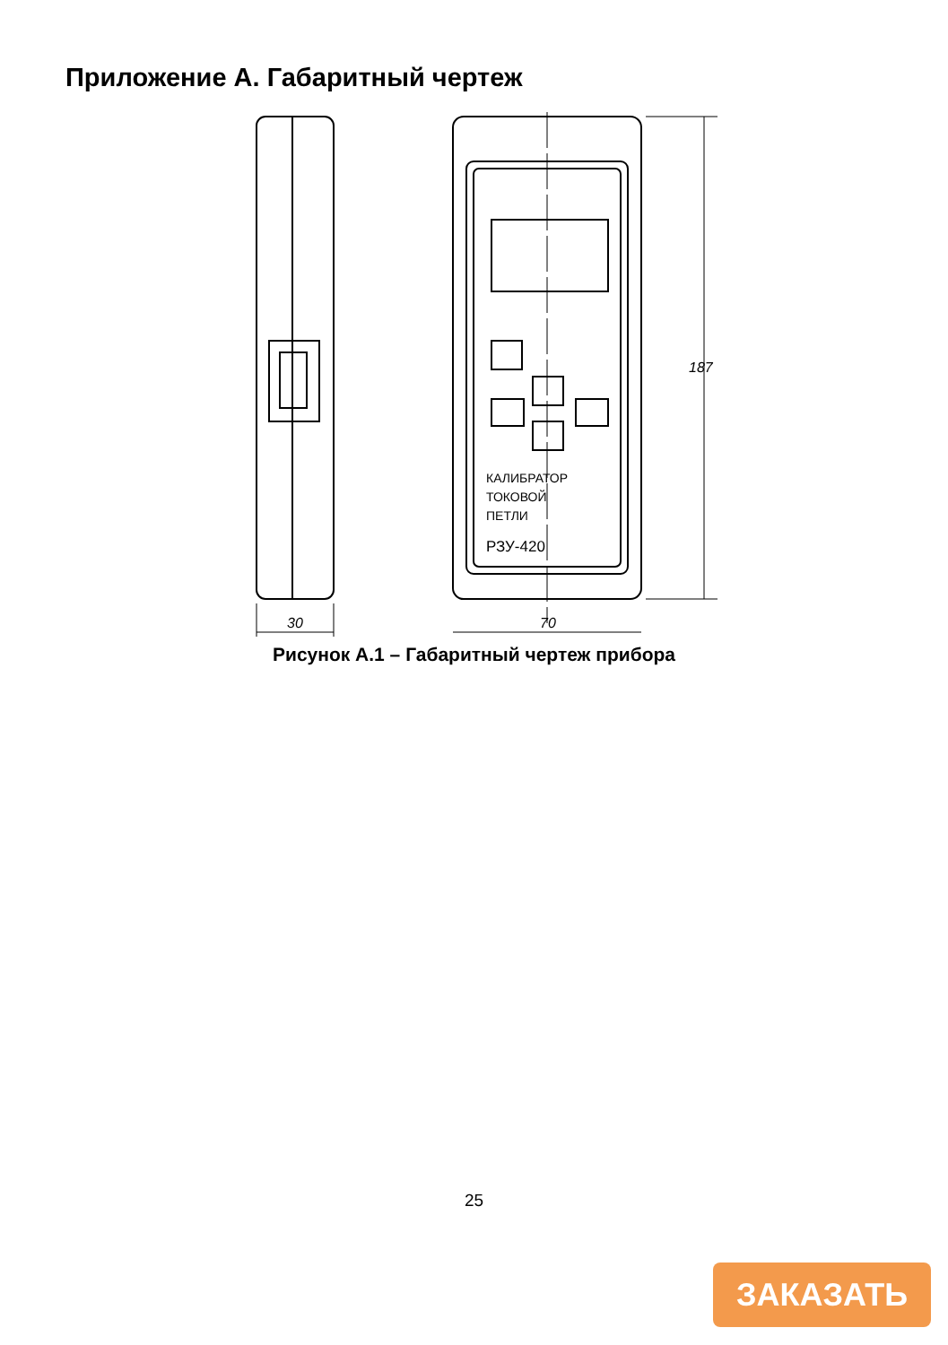Приложение А. Габаритный чертеж
30
КАЛИБРАТОР
ТОКОВОЙ
ПЕТЛИ
РЗУ-420
187
70
Рисунок А.1 – Габаритный чертеж прибора
25
ЗАКАЗАТЬ